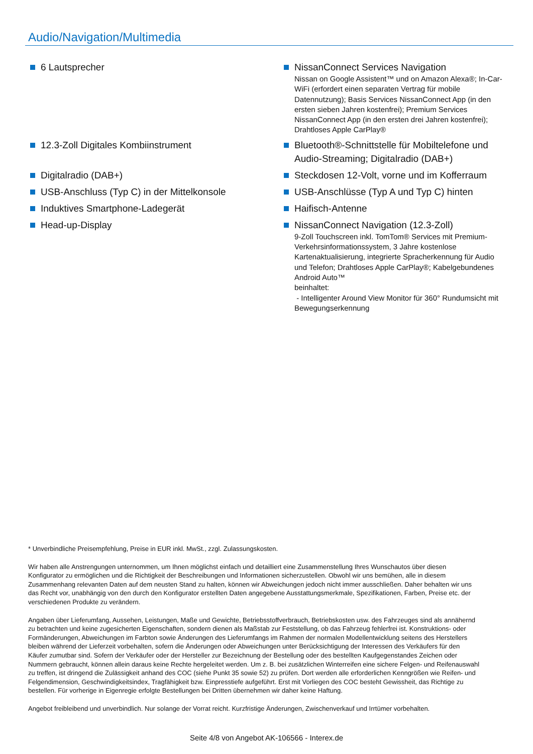Audio/Navigation/Multimedia
6 Lautsprecher
NissanConnect Services Navigation
Nissan on Google Assistent™ und on Amazon Alexa®; In-Car-WiFi (erfordert einen separaten Vertrag für mobile Datennutzung); Basis Services NissanConnect App (in den ersten sieben Jahren kostenfrei); Premium Services NissanConnect App (in den ersten drei Jahren kostenfrei); Drahtloses Apple CarPlay®
12.3-Zoll Digitales Kombiinstrument
Bluetooth®-Schnittstelle für Mobiltelefone und Audio-Streaming; Digitalradio (DAB+)
Digitalradio (DAB+)
Steckdosen 12-Volt, vorne und im Kofferraum
USB-Anschluss (Typ C) in der Mittelkonsole
USB-Anschlüsse (Typ A und Typ C) hinten
Induktives Smartphone-Ladegerät
Haifisch-Antenne
Head-up-Display
NissanConnect Navigation (12.3-Zoll)
9-Zoll Touchscreen inkl. TomTom® Services mit Premium-Verkehrsinformationssystem, 3 Jahre kostenlose Kartenaktualisierung, integrierte Spracherkennung für Audio und Telefon; Drahtloses Apple CarPlay®; Kabelgebundenes Android Auto™
beinhaltet:
- Intelligenter Around View Monitor für 360° Rundumsicht mit Bewegungserkennung
* Unverbindliche Preisempfehlung, Preise in EUR inkl. MwSt., zzgl. Zulassungskosten.
Wir haben alle Anstrengungen unternommen, um Ihnen möglichst einfach und detailliert eine Zusammenstellung Ihres Wunschautos über diesen Konfigurator zu ermöglichen und die Richtigkeit der Beschreibungen und Informationen sicherzustellen. Obwohl wir uns bemühen, alle in diesem Zusammenhang relevanten Daten auf dem neusten Stand zu halten, können wir Abweichungen jedoch nicht immer ausschließen. Daher behalten wir uns das Recht vor, unabhängig von den durch den Konfigurator erstellten Daten angegebene Ausstattungsmerkmale, Spezifikationen, Farben, Preise etc. der verschiedenen Produkte zu verändern.
Angaben über Lieferumfang, Aussehen, Leistungen, Maße und Gewichte, Betriebsstoffverbrauch, Betriebskosten usw. des Fahrzeuges sind als annähernd zu betrachten und keine zugesicherten Eigenschaften, sondern dienen als Maßstab zur Feststellung, ob das Fahrzeug fehlerfrei ist. Konstruktions- oder Formänderungen, Abweichungen im Farbton sowie Änderungen des Lieferumfangs im Rahmen der normalen Modellentwicklung seitens des Herstellers bleiben während der Lieferzeit vorbehalten, sofern die Änderungen oder Abweichungen unter Berücksichtigung der Interessen des Verkäufers für den Käufer zumutbar sind. Sofern der Verkäufer oder der Hersteller zur Bezeichnung der Bestellung oder des bestellten Kaufgegenstandes Zeichen oder Nummern gebraucht, können allein daraus keine Rechte hergeleitet werden. Um z. B. bei zusätzlichen Winterreifen eine sichere Felgen- und Reifenauswahl zu treffen, ist dringend die Zulässigkeit anhand des COC (siehe Punkt 35 sowie 52) zu prüfen. Dort werden alle erforderlichen Kenngrößen wie Reifen- und Felgendimension, Geschwindigkeitsindex, Tragfähigkeit bzw. Einpresstiefe aufgeführt. Erst mit Vorliegen des COC besteht Gewissheit, das Richtige zu bestellen. Für vorherige in Eigenregie erfolgte Bestellungen bei Dritten übernehmen wir daher keine Haftung.
Angebot freibleibend und unverbindlich. Nur solange der Vorrat reicht. Kurzfristige Änderungen, Zwischenverkauf und Irrtümer vorbehalten.
Seite 4/8 von Angebot AK-106566 - Interex.de